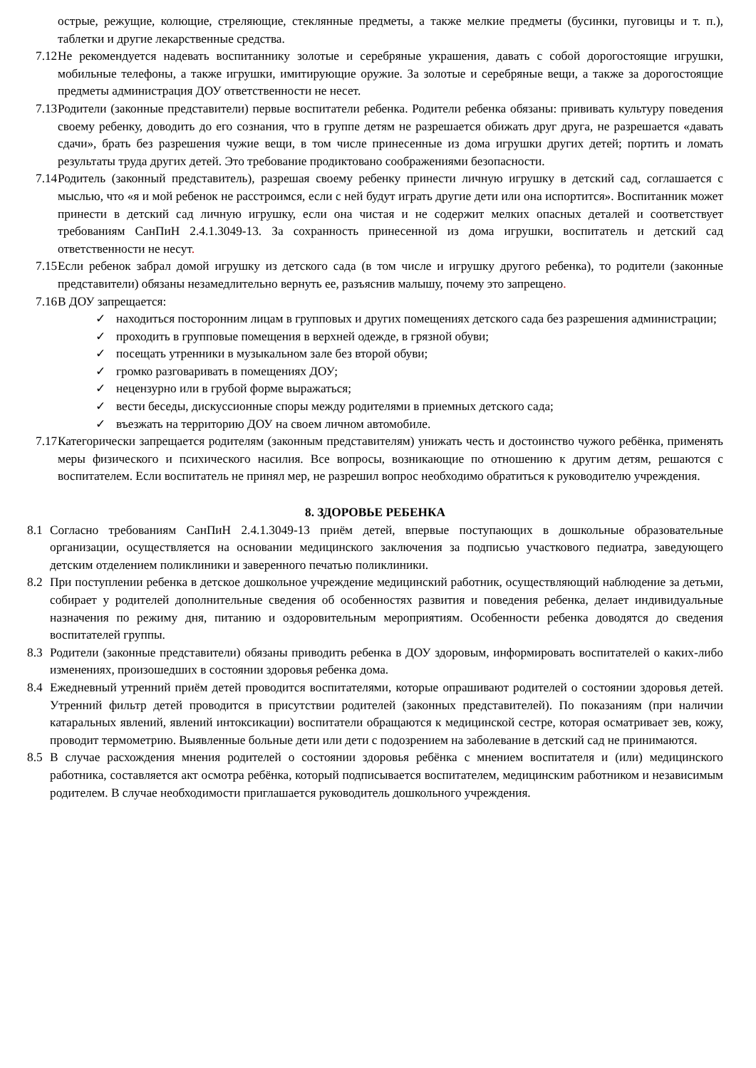острые, режущие, колющие, стреляющие, стеклянные предметы, а также мелкие предметы (бусинки, пуговицы и т. п.), таблетки и другие лекарственные средства.
7.12 Не рекомендуется надевать воспитаннику золотые и серебряные украшения, давать с собой дорогостоящие игрушки, мобильные телефоны, а также игрушки, имитирующие оружие. За золотые и серебряные вещи, а также за дорогостоящие предметы администрация ДОУ ответственности не несет.
7.13 Родители (законные представители) первые воспитатели ребенка. Родители ребенка обязаны: прививать культуру поведения своему ребенку, доводить до его сознания, что в группе детям не разрешается обижать друг друга, не разрешается «давать сдачи», брать без разрешения чужие вещи, в том числе принесенные из дома игрушки других детей; портить и ломать результаты труда других детей. Это требование продиктовано соображениями безопасности.
7.14 Родитель (законный представитель), разрешая своему ребенку принести личную игрушку в детский сад, соглашается с мыслью, что «я и мой ребенок не расстроимся, если с ней будут играть другие дети или она испортится». Воспитанник может принести в детский сад личную игрушку, если она чистая и не содержит мелких опасных деталей и соответствует требованиям СанПиН 2.4.1.3049-13. За сохранность принесенной из дома игрушки, воспитатель и детский сад ответственности не несут.
7.15 Если ребенок забрал домой игрушку из детского сада (в том числе и игрушку другого ребенка), то родители (законные представители) обязаны незамедлительно вернуть ее, разъяснив малышу, почему это запрещено.
7.16 В ДОУ запрещается:
✓ находиться посторонним лицам в групповых и других помещениях детского сада без разрешения администрации;
✓ проходить в групповые помещения в верхней одежде, в грязной обуви;
✓ посещать утренники в музыкальном зале без второй обуви;
✓ громко разговаривать в помещениях ДОУ;
✓ нецензурно или в грубой форме выражаться;
✓ вести беседы, дискуссионные споры между родителями в приемных детского сада;
✓ въезжать на территорию ДОУ на своем личном автомобиле.
7.17 Категорически запрещается родителям (законным представителям) унижать честь и достоинство чужого ребёнка, применять меры физического и психического насилия. Все вопросы, возникающие по отношению к другим детям, решаются с воспитателем. Если воспитатель не принял мер, не разрешил вопрос необходимо обратиться к руководителю учреждения.
8. ЗДОРОВЬЕ РЕБЕНКА
8.1 Согласно требованиям СанПиН 2.4.1.3049-13 приём детей, впервые поступающих в дошкольные образовательные организации, осуществляется на основании медицинского заключения за подписью участкового педиатра, заведующего детским отделением поликлиники и заверенного печатью поликлиники.
8.2 При поступлении ребенка в детское дошкольное учреждение медицинский работник, осуществляющий наблюдение за детьми, собирает у родителей дополнительные сведения об особенностях развития и поведения ребенка, делает индивидуальные назначения по режиму дня, питанию и оздоровительным мероприятиям. Особенности ребенка доводятся до сведения воспитателей группы.
8.3 Родители (законные представители) обязаны приводить ребенка в ДОУ здоровым, информировать воспитателей о каких-либо изменениях, произошедших в состоянии здоровья ребенка дома.
8.4 Ежедневный утренний приём детей проводится воспитателями, которые опрашивают родителей о состоянии здоровья детей. Утренний фильтр детей проводится в присутствии родителей (законных представителей). По показаниям (при наличии катаральных явлений, явлений интоксикации) воспитатели обращаются к медицинской сестре, которая осматривает зев, кожу, проводит термометрию. Выявленные больные дети или дети с подозрением на заболевание в детский сад не принимаются.
8.5 В случае расхождения мнения родителей о состоянии здоровья ребёнка с мнением воспитателя и (или) медицинского работника, составляется акт осмотра ребёнка, который подписывается воспитателем, медицинским работником и независимым родителем. В случае необходимости приглашается руководитель дошкольного учреждения.